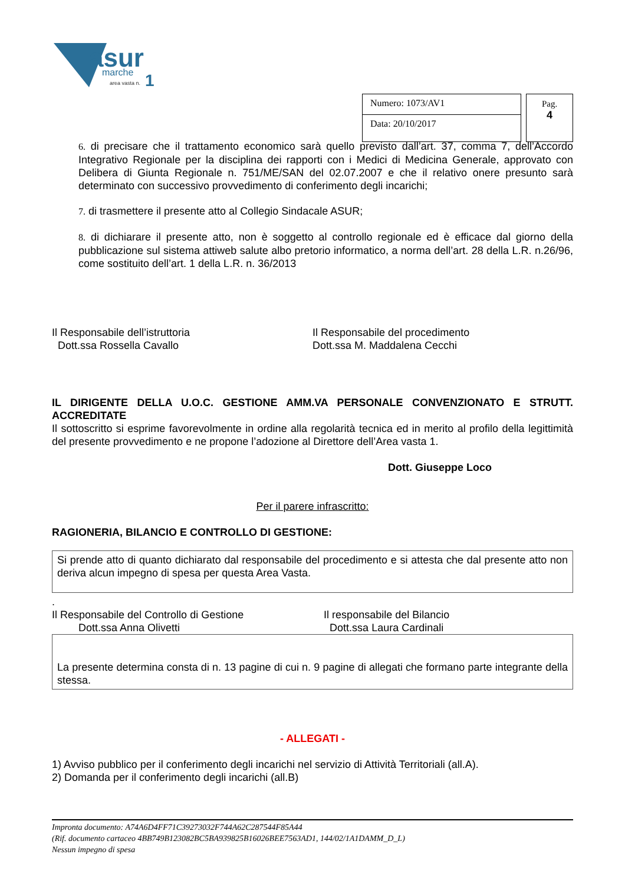asur
marche
area vasta n.
1
Numero: 1073/AV1
Data: 20/10/2017
Pag.
4
6. di precisare che il trattamento economico sarà quello previsto dall’art. 37, comma 7, dell’Accordo Integrativo Regionale per la disciplina dei rapporti con i Medici di Medicina Generale, approvato con Delibera di Giunta Regionale n. 751/ME/SAN del 02.07.2007 e che il relativo onere presunto sarà determinato con successivo provvedimento di conferimento degli incarichi;
7. di trasmettere il presente atto al Collegio Sindacale ASUR;
8. di dichiarare il presente atto, non è soggetto al controllo regionale ed è efficace dal giorno della pubblicazione sul sistema attiweb salute albo pretorio informatico, a norma dell’art. 28 della L.R. n.26/96, come sostituito dell’art. 1 della L.R. n. 36/2013
Il Responsabile dell’istruttoria
Dott.ssa Rossella Cavallo
Il Responsabile del procedimento
Dott.ssa M. Maddalena Cecchi
IL DIRIGENTE DELLA U.O.C. GESTIONE AMM.VA PERSONALE CONVENZIONATO E STRUTT. ACCREDITATE
Il sottoscritto si esprime favorevolmente in ordine alla regolarità tecnica ed in merito al profilo della legittimità del presente provvedimento e ne propone l’adozione al Direttore dell’Area vasta 1.
Dott. Giuseppe Loco
Per il parere infrascritto:
RAGIONERIA, BILANCIO E CONTROLLO DI GESTIONE:
Si prende atto di quanto dichiarato dal responsabile del procedimento e si attesta che dal presente atto non deriva alcun impegno di spesa per questa Area Vasta.
.
Il Responsabile del Controllo di Gestione
Dott.ssa Anna Olivetti
Il responsabile del Bilancio
Dott.ssa Laura Cardinali
La presente determina consta di n. 13 pagine di cui n. 9 pagine di allegati che formano parte integrante della stessa.
- ALLEGATI -
1) Avviso pubblico per il conferimento degli incarichi nel servizio di Attività Territoriali (all.A).
2) Domanda per il conferimento degli incarichi (all.B)
Impronta documento: A74A6D4FF71C39273032F744A62C287544F85A44
(Rif. documento cartaceo 4BB749B123082BC5BA939825B16026BEE7563AD1, 144/02/1A1DAMM_D_L)
Nessun impegno di spesa